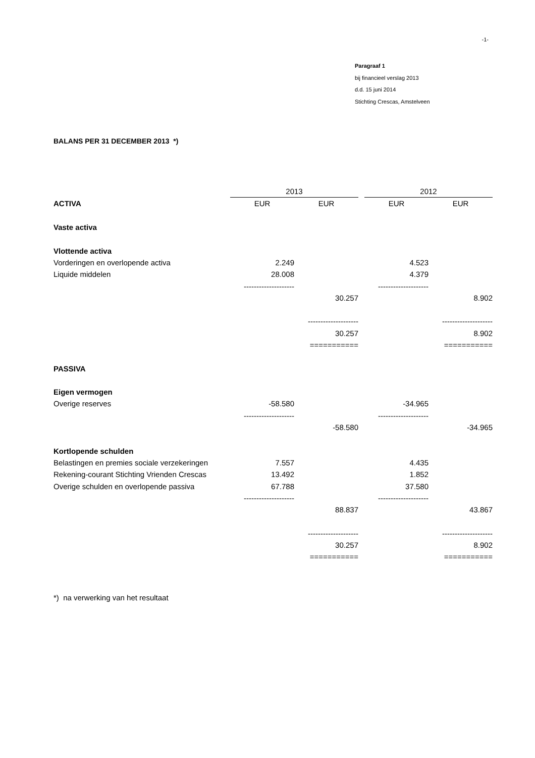-1-
Paragraaf 1
bij financieel verslag 2013
d.d. 15 juni 2014
Stichting Crescas, Amstelveen
BALANS PER 31 DECEMBER 2013 *)
| | 2013 | | | 2012 | |
| ACTIVA | EUR | EUR | | EUR | EUR |
| Vaste activa | | | | | |
| Vlottende activa | | | | | |
| Vorderingen en overlopende activa | 2.249 | | | 4.523 | |
| Liquide middelen | 28.008 | | | 4.379 | |
| | -------------------- | | | -------------------- | |
| | | 30.257 | | | 8.902 |
| | | -------------------- | | | -------------------- |
| | | 30.257 | | | 8.902 |
| | | =========== | | | =========== |
| PASSIVA | | | | | |
| Eigen vermogen | | | | | |
| Overige reserves | -58.580 | | | -34.965 | |
| | -------------------- | | | -------------------- | |
| | | -58.580 | | | -34.965 |
| Kortlopende schulden | | | | | |
| Belastingen en premies sociale verzekeringen | 7.557 | | | 4.435 | |
| Rekening-courant Stichting Vrienden Crescas | 13.492 | | | 1.852 | |
| Overige schulden en overlopende passiva | 67.788 | | | 37.580 | |
| | -------------------- | | | -------------------- | |
| | | 88.837 | | | 43.867 |
| | | -------------------- | | | -------------------- |
| | | 30.257 | | | 8.902 |
| | | =========== | | | =========== |
*) na verwerking van het resultaat